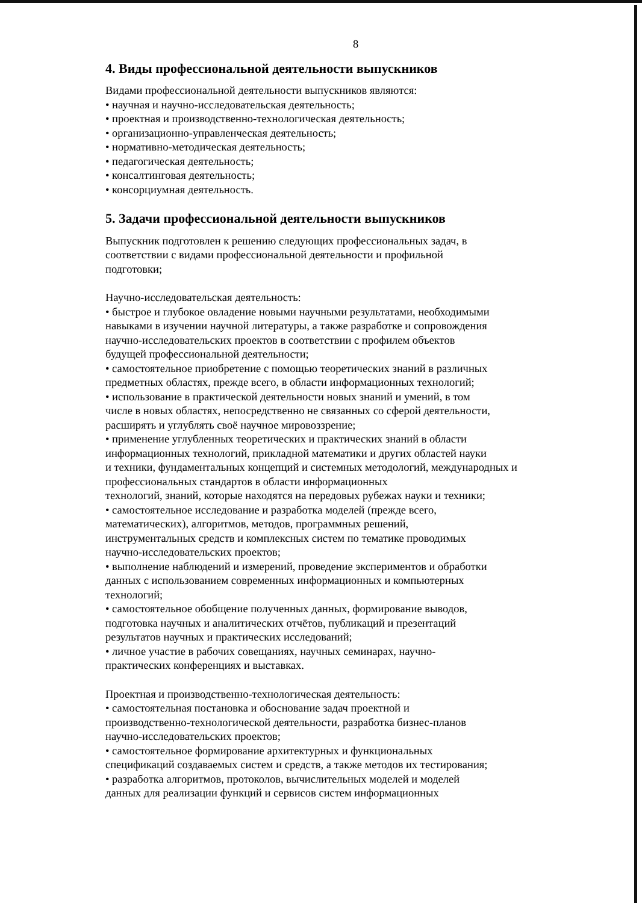8
4. Виды профессиональной деятельности выпускников
Видами профессиональной деятельности выпускников являются:
• научная и научно-исследовательская деятельность;
• проектная и производственно-технологическая деятельность;
• организационно-управленческая деятельность;
• нормативно-методическая деятельность;
• педагогическая деятельность;
• консалтинговая деятельность;
• консорциумная деятельность.
5. Задачи профессиональной деятельности выпускников
Выпускник подготовлен к решению следующих профессиональных задач, в
соответствии с видами профессиональной деятельности и профильной
подготовки;
Научно-исследовательская деятельность:
• быстрое и глубокое овладение новыми научными результатами, необходимыми
навыками в изучении научной литературы, а также разработке и сопровождения
научно-исследовательских проектов в соответствии с профилем объектов
будущей профессиональной деятельности;
• самостоятельное приобретение с помощью теоретических знаний в различных
предметных областях, прежде всего, в области информационных технологий;
• использование в практической деятельности новых знаний и умений, в том
числе в новых областях, непосредственно не связанных со сферой деятельности,
расширять и углублять своё научное мировоззрение;
• применение углубленных теоретических и практических знаний в области
информационных технологий, прикладной математики и других областей науки
и техники, фундаментальных концепций и системных методологий, международных и
профессиональных стандартов в области информационных
технологий, знаний, которые находятся на передовых рубежах науки и техники;
• самостоятельное исследование и разработка моделей (прежде всего,
математических), алгоритмов, методов, программных решений,
инструментальных средств и комплексных систем по тематике проводимых
научно-исследовательских проектов;
• выполнение наблюдений и измерений, проведение экспериментов и обработки
данных с использованием современных информационных и компьютерных
технологий;
• самостоятельное обобщение полученных данных, формирование выводов,
подготовка научных и аналитических отчётов, публикаций и презентаций
результатов научных и практических исследований;
• личное участие в рабочих совещаниях, научных семинарах, научно-
практических конференциях и выставках.
Проектная и производственно-технологическая деятельность:
• самостоятельная постановка и обоснование задач проектной и
производственно-технологической деятельности, разработка бизнес-планов
научно-исследовательских проектов;
• самостоятельное формирование архитектурных и функциональных
спецификаций создаваемых систем и средств, а также методов их тестирования;
• разработка алгоритмов, протоколов, вычислительных моделей и моделей
данных для реализации функций и сервисов систем информационных